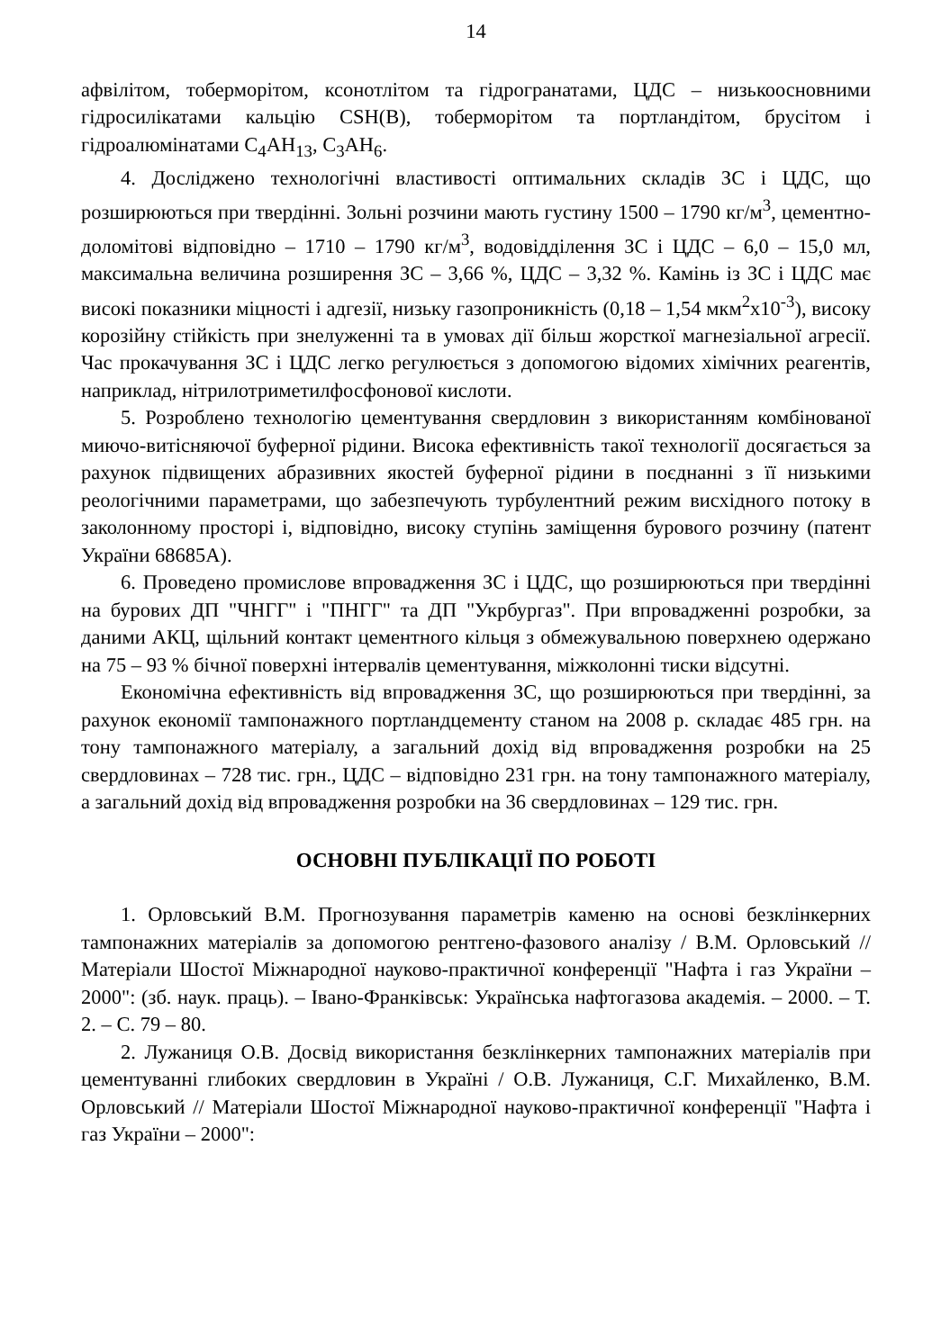14
афвілітом, тоберморітом, ксонотлітом та гідрогранатами, ЦДС – низькоосновними гідросилікатами кальцію CSH(B), тоберморітом та портландітом, брусітом і гідроалюмінатами C<sub>4</sub>AH<sub>13</sub>, C<sub>3</sub>AH<sub>6</sub>.
4. Досліджено технологічні властивості оптимальних складів ЗС і ЦДС, що розширюються при твердінні. Зольні розчини мають густину 1500 – 1790 кг/м<sup>3</sup>, цементно-доломітові відповідно – 1710 – 1790 кг/м<sup>3</sup>, водовідділення ЗС і ЦДС – 6,0 – 15,0 мл, максимальна величина розширення ЗС – 3,66 %, ЦДС – 3,32 %. Камінь із ЗС і ЦДС має високі показники міцності і адгезії, низьку газопроникність (0,18 – 1,54 мкм<sup>2</sup>х10<sup>-3</sup>), високу корозійну стійкість при знелуженні та в умовах дії більш жорсткої магнезіальної агресії. Час прокачування ЗС і ЦДС легко регулюється з допомогою відомих хімічних реагентів, наприклад, нітрилотриметилфосфонової кислоти.
5. Розроблено технологію цементування свердловин з використанням комбінованої миючо-витісняючої буферної рідини. Висока ефективність такої технології досягається за рахунок підвищених абразивних якостей буферної рідини в поєднанні з її низькими реологічними параметрами, що забезпечують турбулентний режим висхідного потоку в заколонному просторі і, відповідно, високу ступінь заміщення бурового розчину (патент України 68685А).
6. Проведено промислове впровадження ЗС і ЦДС, що розширюються при твердінні на бурових ДП "ЧНГГ" і "ПНГГ" та ДП "Укрбургаз". При впровадженні розробки, за даними АКЦ, щільний контакт цементного кільця з обмежувальною поверхнею одержано на 75 – 93 % бічної поверхні інтервалів цементування, міжколонні тиски відсутні.
Економічна ефективність від впровадження ЗС, що розширюються при твердінні, за рахунок економії тампонажного портландцементу станом на 2008 р. складає 485 грн. на тону тампонажного матеріалу, а загальний дохід від впровадження розробки на 25 свердловинах – 728 тис. грн., ЦДС – відповідно 231 грн. на тону тампонажного матеріалу, а загальний дохід від впровадження розробки на 36 свердловинах – 129 тис. грн.
ОСНОВНІ ПУБЛІКАЦІЇ ПО РОБОТІ
1. Орловський В.М. Прогнозування параметрів каменю на основі безклінкерних тампонажних матеріалів за допомогою рентгено-фазового аналізу / В.М. Орловський // Матеріали Шостої Міжнародної науково-практичної конференції "Нафта і газ України – 2000": (зб. наук. праць). – Івано-Франківськ: Українська нафтогазова академія. – 2000. – Т. 2. – С. 79 – 80.
2. Лужаниця О.В. Досвід використання безклінкерних тампонажних матеріалів при цементуванні глибоких свердловин в Україні / О.В. Лужаниця, С.Г. Михайленко, В.М. Орловський // Матеріали Шостої Міжнародної науково-практичної конференції "Нафта і газ України – 2000":